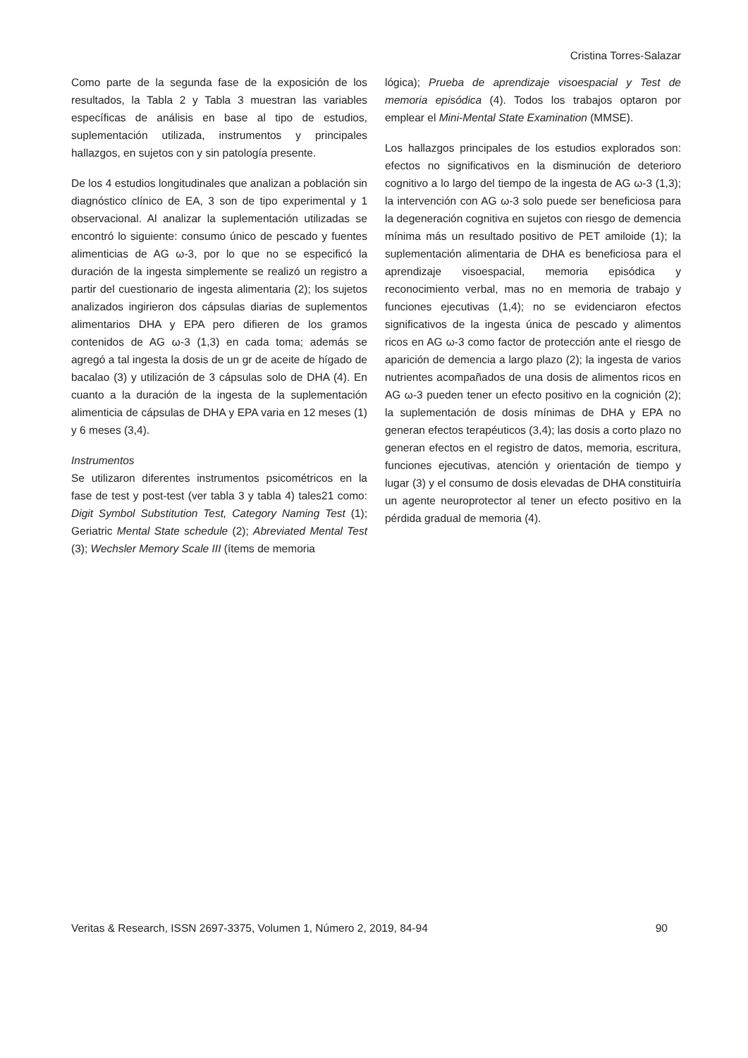Cristina Torres-Salazar
Como parte de la segunda fase de la exposición de los resultados, la Tabla 2 y Tabla 3 muestran las variables específicas de análisis en base al tipo de estudios, suplementación utilizada, instrumentos y principales hallazgos, en sujetos con y sin patología presente.
De los 4 estudios longitudinales que analizan a población sin diagnóstico clínico de EA, 3 son de tipo experimental y 1 observacional. Al analizar la suplementación utilizadas se encontró lo siguiente: consumo único de pescado y fuentes alimenticias de AG ω-3, por lo que no se especificó la duración de la ingesta simplemente se realizó un registro a partir del cuestionario de ingesta alimentaria (2); los sujetos analizados ingirieron dos cápsulas diarias de suplementos alimentarios DHA y EPA pero difieren de los gramos contenidos de AG ω-3 (1,3) en cada toma; además se agregó a tal ingesta la dosis de un gr de aceite de hígado de bacalao (3) y utilización de 3 cápsulas solo de DHA (4). En cuanto a la duración de la ingesta de la suplementación alimenticia de cápsulas de DHA y EPA varia en 12 meses (1) y 6 meses (3,4).
Instrumentos
Se utilizaron diferentes instrumentos psicométricos en la fase de test y post-test (ver tabla 3 y tabla 4) tales21 como: Digit Symbol Substitution Test, Category Naming Test (1); Geriatric Mental State schedule (2); Abreviated Mental Test (3); Wechsler Memory Scale III (ítems de memoria
lógica); Prueba de aprendizaje visoespacial y Test de memoria episódica (4). Todos los trabajos optaron por emplear el Mini-Mental State Examination (MMSE).
Los hallazgos principales de los estudios explorados son: efectos no significativos en la disminución de deterioro cognitivo a lo largo del tiempo de la ingesta de AG ω-3 (1,3); la intervención con AG ω-3 solo puede ser beneficiosa para la degeneración cognitiva en sujetos con riesgo de demencia mínima más un resultado positivo de PET amiloide (1); la suplementación alimentaria de DHA es beneficiosa para el aprendizaje visoespacial, memoria episódica y reconocimiento verbal, mas no en memoria de trabajo y funciones ejecutivas (1,4); no se evidenciaron efectos significativos de la ingesta única de pescado y alimentos ricos en AG ω-3 como factor de protección ante el riesgo de aparición de demencia a largo plazo (2); la ingesta de varios nutrientes acompañados de una dosis de alimentos ricos en AG ω-3 pueden tener un efecto positivo en la cognición (2); la suplementación de dosis mínimas de DHA y EPA no generan efectos terapéuticos (3,4); las dosis a corto plazo no generan efectos en el registro de datos, memoria, escritura, funciones ejecutivas, atención y orientación de tiempo y lugar (3) y el consumo de dosis elevadas de DHA constituiría un agente neuroprotector al tener un efecto positivo en la pérdida gradual de memoria (4).
Veritas & Research, ISSN 2697-3375, Volumen 1, Número 2, 2019, 84-94 90